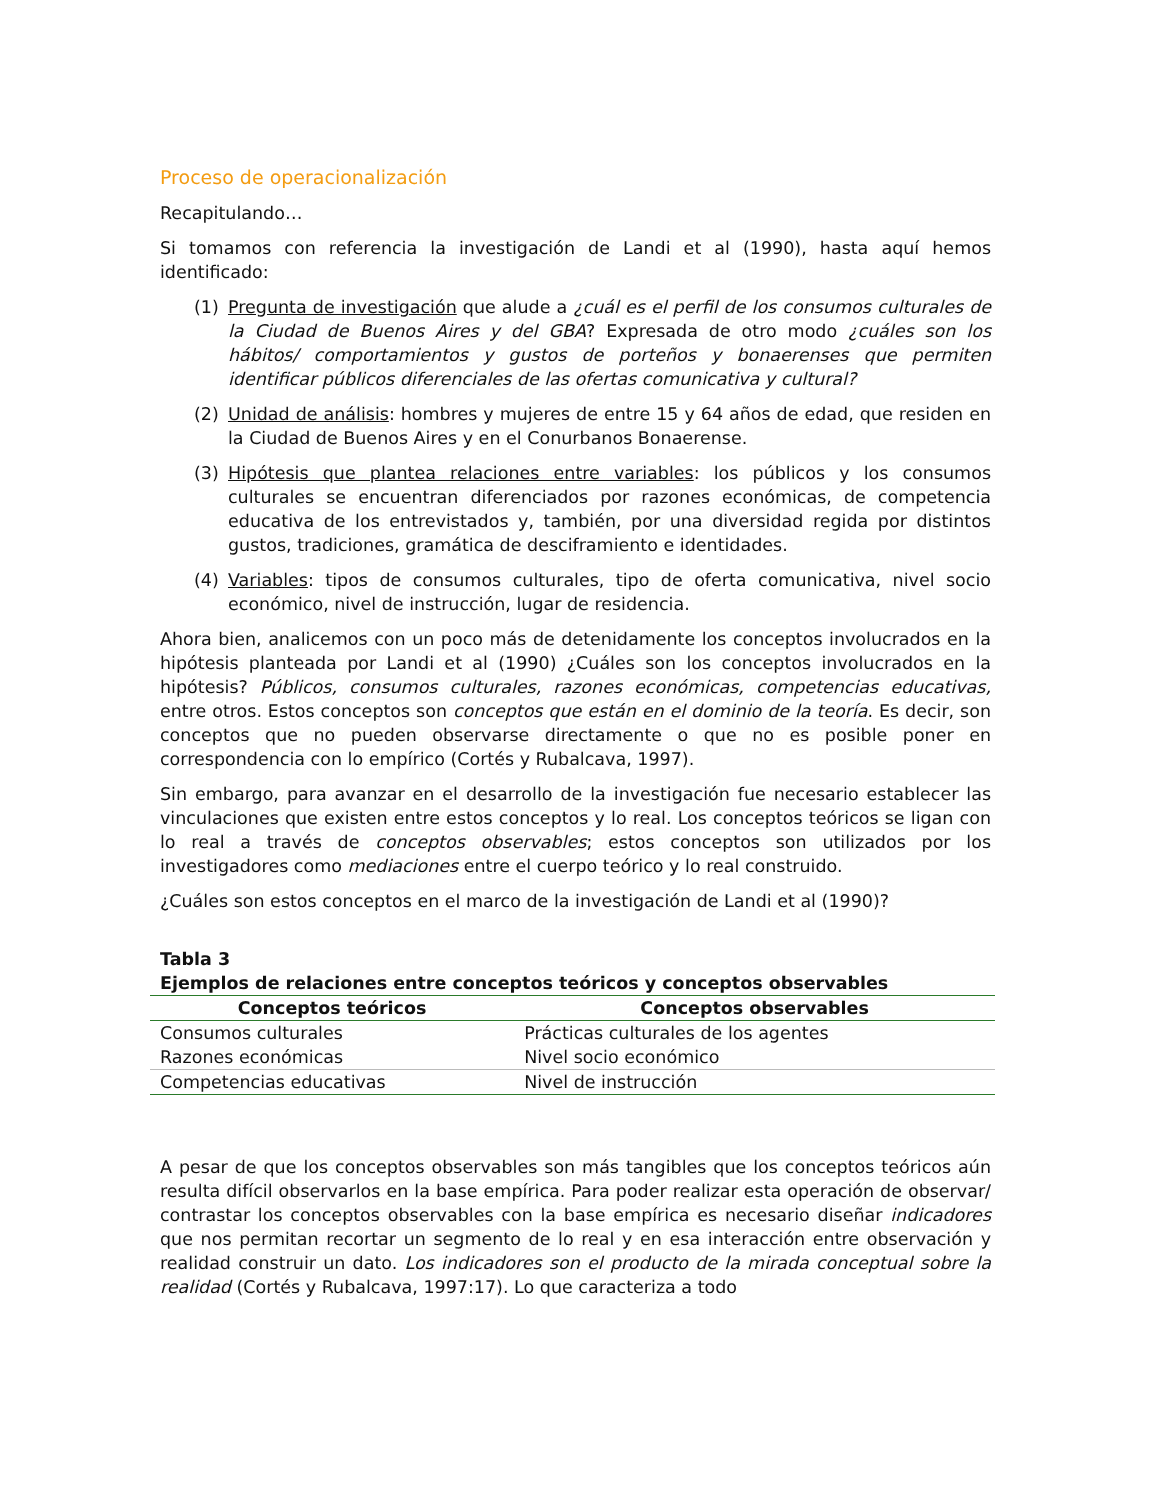Proceso de operacionalización
Recapitulando…
Si tomamos con referencia la investigación de Landi et al (1990), hasta aquí hemos identificado:
(1) Pregunta de investigación que alude a ¿cuál es el perfil de los consumos culturales de la Ciudad de Buenos Aires y del GBA? Expresada de otro modo ¿cuáles son los hábitos/ comportamientos y gustos de porteños y bonaerenses que permiten identificar públicos diferenciales de las ofertas comunicativa y cultural?
(2) Unidad de análisis: hombres y mujeres de entre 15 y 64 años de edad, que residen en la Ciudad de Buenos Aires y en el Conurbanos Bonaerense.
(3) Hipótesis que plantea relaciones entre variables: los públicos y los consumos culturales se encuentran diferenciados por razones económicas, de competencia educativa de los entrevistados y, también, por una diversidad regida por distintos gustos, tradiciones, gramática de desciframiento e identidades.
(4) Variables: tipos de consumos culturales, tipo de oferta comunicativa, nivel socio económico, nivel de instrucción, lugar de residencia.
Ahora bien, analicemos con un poco más de detenidamente los conceptos involucrados en la hipótesis planteada por Landi et al (1990) ¿Cuáles son los conceptos involucrados en la hipótesis? Públicos, consumos culturales, razones económicas, competencias educativas, entre otros. Estos conceptos son conceptos que están en el dominio de la teoría. Es decir, son conceptos que no pueden observarse directamente o que no es posible poner en correspondencia con lo empírico (Cortés y Rubalcava, 1997).
Sin embargo, para avanzar en el desarrollo de la investigación fue necesario establecer las vinculaciones que existen entre estos conceptos y lo real. Los conceptos teóricos se ligan con lo real a través de conceptos observables; estos conceptos son utilizados por los investigadores como mediaciones entre el cuerpo teórico y lo real construido.
¿Cuáles son estos conceptos en el marco de la investigación de Landi et al (1990)?
Tabla 3
Ejemplos de relaciones entre conceptos teóricos y conceptos observables
| Conceptos teóricos | Conceptos observables |
| --- | --- |
| Consumos culturales | Prácticas culturales de los agentes |
| Razones económicas | Nivel socio económico |
| Competencias educativas | Nivel de instrucción |
A pesar de que los conceptos observables son más tangibles que los conceptos teóricos aún resulta difícil observarlos en la base empírica. Para poder realizar esta operación de observar/ contrastar los conceptos observables con la base empírica es necesario diseñar indicadores que nos permitan recortar un segmento de lo real y en esa interacción entre observación y realidad construir un dato. Los indicadores son el producto de la mirada conceptual sobre la realidad (Cortés y Rubalcava, 1997:17). Lo que caracteriza a todo